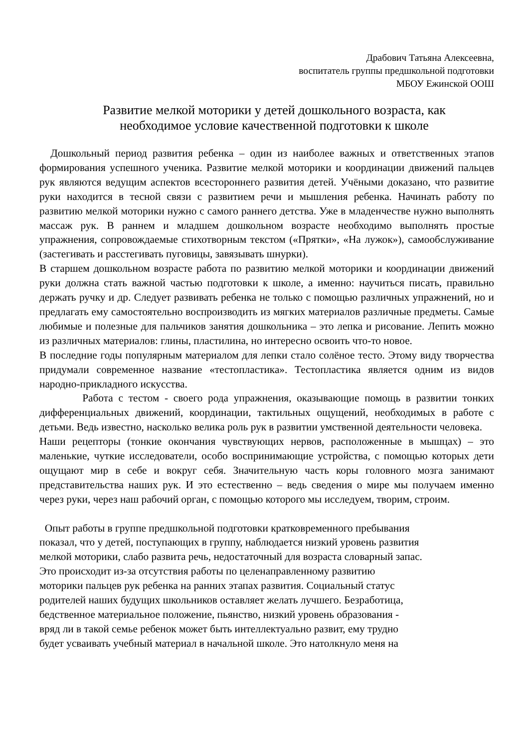Драбович Татьяна Алексеевна,
воспитатель группы предшкольной подготовки
МБОУ Ежинской ООШ
Развитие мелкой моторики у детей дошкольного возраста, как
необходимое условие качественной подготовки к школе
Дошкольный период развития ребенка – один из наиболее важных и ответственных этапов формирования успешного ученика. Развитие мелкой моторики и координации движений пальцев рук являются ведущим аспектов всестороннего развития детей. Учёными доказано, что развитие руки находится в тесной связи с развитием речи и мышления ребенка. Начинать работу по развитию мелкой моторики нужно с самого раннего детства. Уже в младенчестве нужно выполнять массаж рук. В раннем и младшем дошкольном возрасте необходимо выполнять простые упражнения, сопровождаемые стихотворным текстом («Прятки», «На лужок»), самообслуживание (застегивать и расстегивать пуговицы, завязывать шнурки).
В старшем дошкольном возрасте работа по развитию мелкой моторики и координации движений руки должна стать важной частью подготовки к школе, а именно: научиться писать, правильно держать ручку и др. Следует развивать ребенка не только с помощью различных упражнений, но и предлагать ему самостоятельно воспроизводить из мягких материалов различные предметы. Самые любимые и полезные для пальчиков занятия дошкольника – это лепка и рисование. Лепить можно из различных материалов: глины, пластилина, но интересно освоить что-то новое.
В последние годы популярным материалом для лепки стало солёное тесто. Этому виду творчества придумали современное название «тестопластика». Тестопластика является одним из видов народно-прикладного искусства.
Работа с тестом - своего рода упражнения, оказывающие помощь в развитии тонких дифференциальных движений, координации, тактильных ощущений, необходимых в работе с детьми. Ведь известно, насколько велика роль рук в развитии умственной деятельности человека.
Наши рецепторы (тонкие окончания чувствующих нервов, расположенные в мышцах) – это маленькие, чуткие исследователи, особо воспринимающие устройства, с помощью которых дети ощущают мир в себе и вокруг себя. Значительную часть коры головного мозга занимают представительства наших рук. И это естественно – ведь сведения о мире мы получаем именно через руки, через наш рабочий орган, с помощью которого мы исследуем, творим, строим.
Опыт работы в группе предшкольной подготовки кратковременного пребывания
показал, что у детей, поступающих в группу, наблюдается низкий уровень развития
мелкой моторики, слабо развита речь, недостаточный для возраста словарный запас.
Это происходит из-за отсутствия работы по целенаправленному развитию
моторики пальцев рук ребенка на ранних этапах развития. Социальный статус
родителей наших будущих школьников оставляет желать лучшего. Безработица,
бедственное материальное положение, пьянство, низкий уровень образования -
вряд ли в такой семье ребенок может быть интеллектуально развит, ему трудно
будет усваивать учебный материал в начальной школе. Это натолкнуло меня на